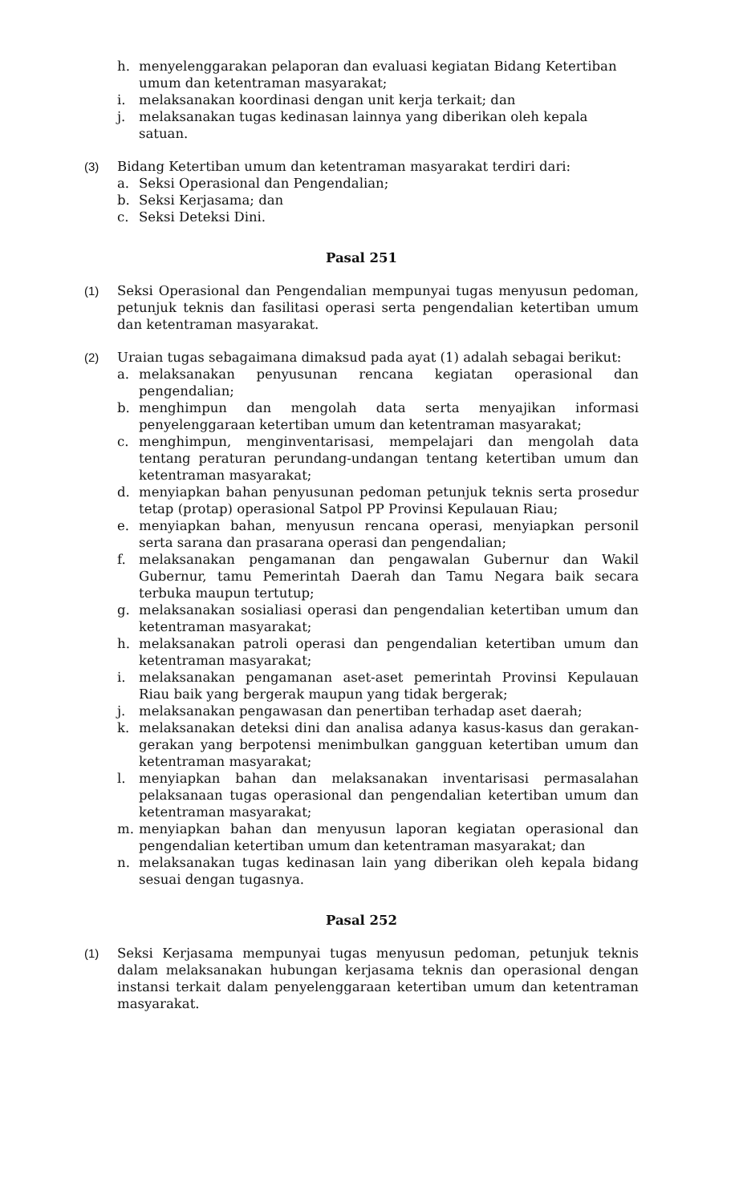h. menyelenggarakan pelaporan dan evaluasi kegiatan Bidang Ketertiban umum dan ketentraman masyarakat;
i. melaksanakan koordinasi dengan unit kerja terkait; dan
j. melaksanakan tugas kedinasan lainnya yang diberikan oleh kepala satuan.
(3) Bidang Ketertiban umum dan ketentraman masyarakat terdiri dari:
a. Seksi Operasional dan Pengendalian;
b. Seksi Kerjasama; dan
c. Seksi Deteksi Dini.
Pasal 251
(1) Seksi Operasional dan Pengendalian mempunyai tugas menyusun pedoman, petunjuk teknis dan fasilitasi operasi serta pengendalian ketertiban umum dan ketentraman masyarakat.
(2) Uraian tugas sebagaimana dimaksud pada ayat (1) adalah sebagai berikut:
a. melaksanakan penyusunan rencana kegiatan operasional dan pengendalian;
b. menghimpun dan mengolah data serta menyajikan informasi penyelenggaraan ketertiban umum dan ketentraman masyarakat;
c. menghimpun, menginventarisasi, mempelajari dan mengolah data tentang peraturan perundang-undangan tentang ketertiban umum dan ketentraman masyarakat;
d. menyiapkan bahan penyusunan pedoman petunjuk teknis serta prosedur tetap (protap) operasional Satpol PP Provinsi Kepulauan Riau;
e. menyiapkan bahan, menyusun rencana operasi, menyiapkan personil serta sarana dan prasarana operasi dan pengendalian;
f. melaksanakan pengamanan dan pengawalan Gubernur dan Wakil Gubernur, tamu Pemerintah Daerah dan Tamu Negara baik secara terbuka maupun tertutup;
g. melaksanakan sosialiasi operasi dan pengendalian ketertiban umum dan ketentraman masyarakat;
h. melaksanakan patroli operasi dan pengendalian ketertiban umum dan ketentraman masyarakat;
i. melaksanakan pengamanan aset-aset pemerintah Provinsi Kepulauan Riau baik yang bergerak maupun yang tidak bergerak;
j. melaksanakan pengawasan dan penertiban terhadap aset daerah;
k. melaksanakan deteksi dini dan analisa adanya kasus-kasus dan gerakan-gerakan yang berpotensi menimbulkan gangguan ketertiban umum dan ketentraman masyarakat;
l. menyiapkan bahan dan melaksanakan inventarisasi permasalahan pelaksanaan tugas operasional dan pengendalian ketertiban umum dan ketentraman masyarakat;
m. menyiapkan bahan dan menyusun laporan kegiatan operasional dan pengendalian ketertiban umum dan ketentraman masyarakat; dan
n. melaksanakan tugas kedinasan lain yang diberikan oleh kepala bidang sesuai dengan tugasnya.
Pasal 252
(1) Seksi Kerjasama mempunyai tugas menyusun pedoman, petunjuk teknis dalam melaksanakan hubungan kerjasama teknis dan operasional dengan instansi terkait dalam penyelenggaraan ketertiban umum dan ketentraman masyarakat.